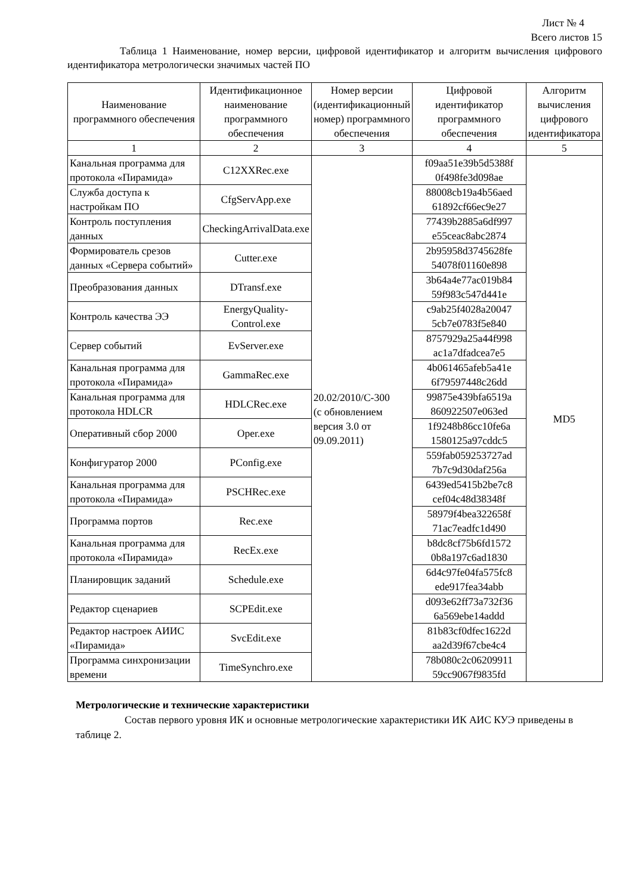Лист № 4
Всего листов 15
Таблица 1 Наименование, номер версии, цифровой идентификатор и алгоритм вычисления цифрового идентификатора метрологически значимых частей ПО
| Наименование программного обеспечения | Идентификационное наименование программного обеспечения | Номер версии (идентификационный номер) программного обеспечения | Цифровой идентификатор программного обеспечения | Алгоритм вычисления цифрового идентификатора |
| --- | --- | --- | --- | --- |
| 1 | 2 | 3 | 4 | 5 |
| Канальная программа для протокола «Пирамида» | C12XXRec.exe | 20.02/2010/С-300 (с обновлением версия 3.0 от 09.09.2011) | f09aa51e39b5d5388f 0f498fe3d098ae | MD5 |
| Служба доступа к настройкам ПО | CfgServApp.exe | | 88008cb19a4b56aed 61892cf66ec9e27 | |
| Контроль поступления данных | CheckingArrivalData.exe | | 77439b2885a6df997 e55ceac8abc2874 | |
| Формирователь срезов данных «Сервера событий» | Cutter.exe | | 2b95958d3745628fe 54078f01160e898 | |
| Преобразования данных | DTransf.exe | | 3b64a4e77ac019b84 59f983c547d441e | |
| Контроль качества ЭЭ | EnergyQuality-Control.exe | | c9ab25f4028a20047 5cb7e0783f5e840 | |
| Сервер событий | EvServer.exe | | 8757929a25a44f998 ac1a7dfadcea7e5 | |
| Канальная программа для протокола «Пирамида» | GammaRec.exe | | 4b061465afeb5a41e 6f79597448c26dd | |
| Канальная программа для протокола HDLCR | HDLCRec.exe | | 99875e439bfa6519a 860922507e063ed | |
| Оперативный сбор 2000 | Oper.exe | | 1f9248b86cc10fe6a 1580125a97cddc5 | |
| Конфигуратор 2000 | PConfig.exe | | 559fab059253727ad 7b7c9d30daf256a | |
| Канальная программа для протокола «Пирамида» | PSCHRec.exe | | 6439ed5415b2be7c8 cef04c48d38348f | |
| Программа портов | Rec.exe | | 58979f4bea322658f 71ac7eadfc1d490 | |
| Канальная программа для протокола «Пирамида» | RecEx.exe | | b8dc8cf75b6fd1572 0b8a197c6ad1830 | |
| Планировщик заданий | Schedule.exe | | 6d4c97fe04fa575fc8 ede917fea34abb | |
| Редактор сценариев | SCPEdit.exe | | d093e62ff73a732f36 6a569ebe14addd | |
| Редактор настроек АИИС «Пирамида» | SvcEdit.exe | | 81b83cf0dfec1622d aa2d39f67cbe4c4 | |
| Программа синхронизации времени | TimeSynchro.exe | | 78b080c2c06209911 59cc9067f9835fd | |
Метрологические и технические характеристики
Состав первого уровня ИК и основные метрологические характеристики ИК АИС КУЭ приведены в таблице 2.